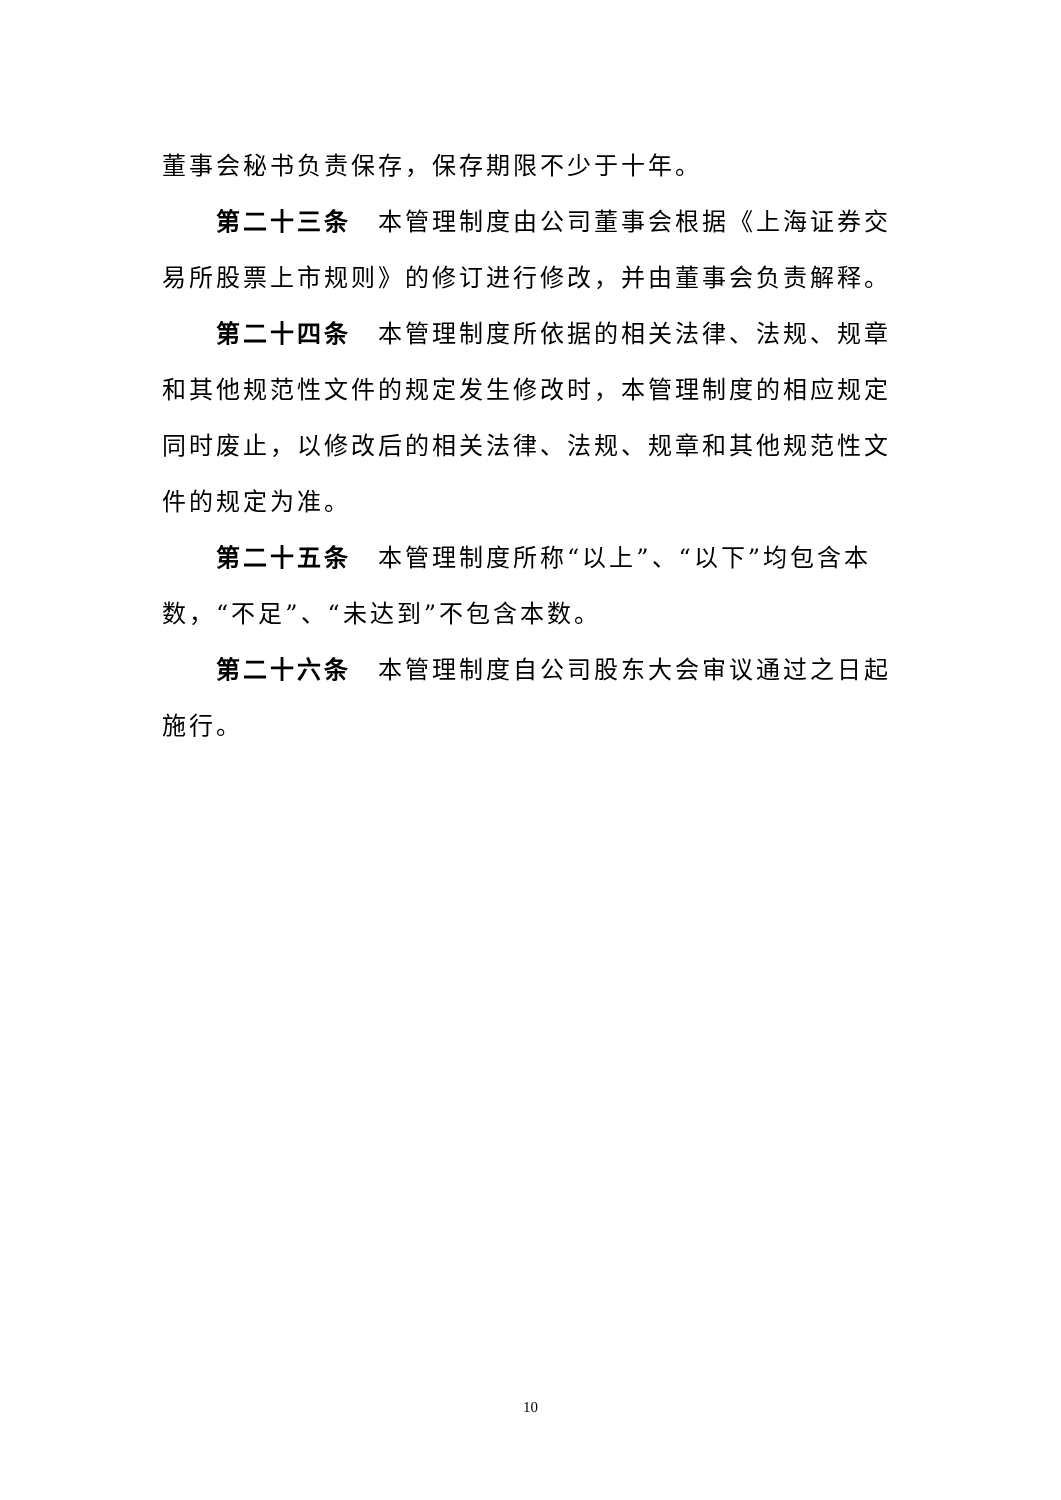董事会秘书负责保存，保存期限不少于十年。
第二十三条　本管理制度由公司董事会根据《上海证券交易所股票上市规则》的修订进行修改，并由董事会负责解释。
第二十四条　本管理制度所依据的相关法律、法规、规章和其他规范性文件的规定发生修改时，本管理制度的相应规定同时废止，以修改后的相关法律、法规、规章和其他规范性文件的规定为准。
第二十五条　本管理制度所称“以上”、“以下”均包含本数，“不足”、“未达到”不包含本数。
第二十六条　本管理制度自公司股东大会审议通过之日起施行。
10